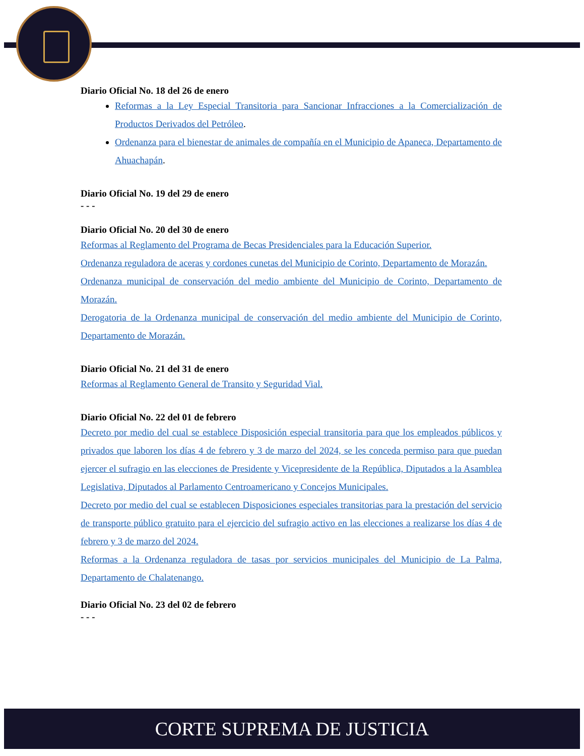Diario Oficial No. 18 del 26 de enero
Reformas a la Ley Especial Transitoria para Sancionar Infracciones a la Comercialización de Productos Derivados del Petróleo.
Ordenanza para el bienestar de animales de compañía en el Municipio de Apaneca, Departamento de Ahuachapán.
Diario Oficial No. 19 del 29 de enero
- - -
Diario Oficial No. 20 del 30 de enero
Reformas al Reglamento del Programa de Becas Presidenciales para la Educación Superior.
Ordenanza reguladora de aceras y cordones cunetas del Municipio de Corinto, Departamento de Morazán.
Ordenanza municipal de conservación del medio ambiente del Municipio de Corinto, Departamento de Morazán.
Derogatoria de la Ordenanza municipal de conservación del medio ambiente del Municipio de Corinto, Departamento de Morazán.
Diario Oficial No. 21 del 31 de enero
Reformas al Reglamento General de Transito y Seguridad Vial.
Diario Oficial No. 22 del 01 de febrero
Decreto por medio del cual se establece Disposición especial transitoria para que los empleados públicos y privados que laboren los días 4 de febrero y 3 de marzo del 2024, se les conceda permiso para que puedan ejercer el sufragio en las elecciones de Presidente y Vicepresidente de la República, Diputados a la Asamblea Legislativa, Diputados al Parlamento Centroamericano y Concejos Municipales.
Decreto por medio del cual se establecen Disposiciones especiales transitorias para la prestación del servicio de transporte público gratuito para el ejercicio del sufragio activo en las elecciones a realizarse los días 4 de febrero y 3 de marzo del 2024.
Reformas a la Ordenanza reguladora de tasas por servicios municipales del Municipio de La Palma, Departamento de Chalatenango.
Diario Oficial No. 23 del 02 de febrero
- - -
CORTE SUPREMA DE JUSTICIA